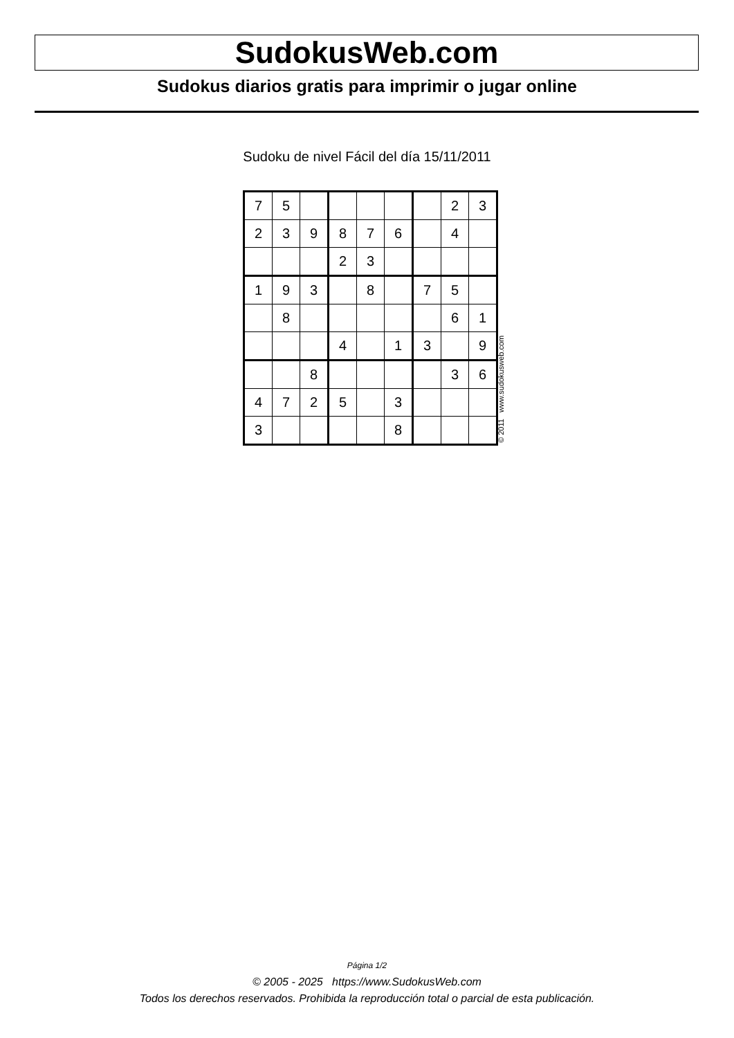SudokusWeb.com
Sudokus diarios gratis para imprimir o jugar online
Sudoku de nivel Fácil del día 15/11/2011
| 7 | 5 | | | | | | 2 | 3 |
| 2 | 3 | 9 | 8 | 7 | 6 | | 4 | |
| | | | 2 | 3 | | | | |
| 1 | 9 | 3 | | 8 | | 7 | 5 | |
| | 8 | | | | | | 6 | 1 |
| | | | 4 | | 1 | 3 | | 9 |
| | | 8 | | | | | 3 | 6 |
| 4 | 7 | 2 | 5 | | 3 | | | |
| 3 | | | | | 8 | | | |
© 2011 www.sudokusweb.com
Página 1/2
© 2005 - 2025 https://www.SudokusWeb.com
Todos los derechos reservados. Prohibida la reproducción total o parcial de esta publicación.